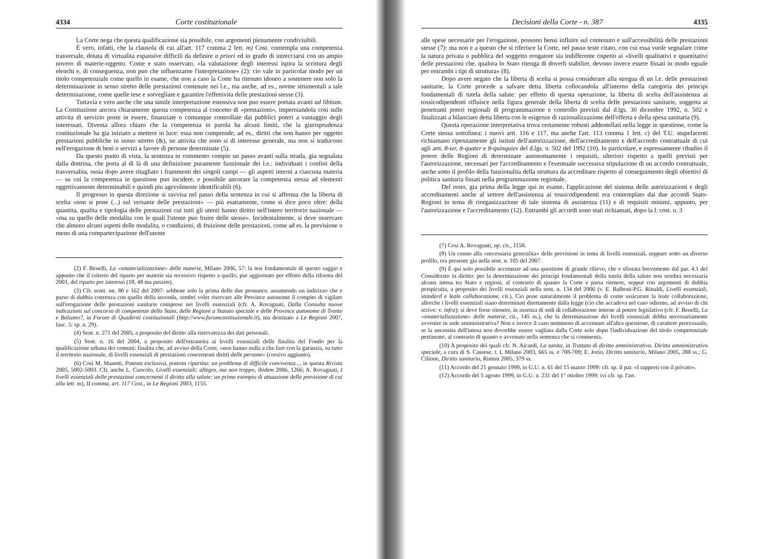4334 Corte costituzionale
La Corte nega che questa qualificazione sia possibile, con argomenti pienamente condivisibili.
È vero, infatti, che la clausola di cui all'art. 117 comma 2 lett. m) Cost. contempla una competenza trasversale, dotata di virtualita espansive difficili da definire a priori ed in grado di intrecciarsi con un ampio novero di materie-oggetto. Come e stato osservato, «la valutazione degli interessi ispira la scrittura degli elenchi e, di conseguenza, non puo che influenzarne l'interpretazione» (2): cio vale in particolar modo per un titolo competenziale come quello in esame, che non a caso la Corte ha ritenuto idoneo a sostenere non solo la determinazione in senso stretto delle prestazioni contenute nei l.e., ma anche, ad es., norme strumentali a tale determinazione, come quelle tese e sorvegliare e garantire l'effettivita delle prestazioni stesse (3).
Tuttavia e vero anche che una simile interpretazione estensiva non puo essere portata avanti ad libitum. La Costituzione ancora chiaramente questa competenza al concetto di «prestazioni», imperniandola cosi sulle attivita di servizio poste in essere, finanziate o comunque controllate dai pubblici poteri a vantaggio degli interessati. Diventa allora chiaro che la competenza in parola ha alcuni limiti, che la giurisprudenza costituzionale ha gia iniziato a mettere in luce: essa non comprende, ad es., diritti che non hanno per oggetto prestazioni pubbliche in senso stretto (&), ne attivita che sono si di interesse generale, ma non si traducono nell'erogazione di beni o servizi a favore di persone determinate (5).
Da questo punto di vista, la sentenza in commento compie un passo avanti sulla strada, gia segnalata dalla dottrina, che porta al di là di una definizione puramente funzionale dei l.e.: individuati i confini della trasversalita, ossia dopo avere ritagliato i frammenti dei singoli campi — gli aspetti interni a ciascuna materia — su cui la competenza in questione puo incidere, e possibile ancorare la competenza stessa ad elementi oggettivamente determinabili e quindi piu agevolmente identificabili (6).
Il progresso in questa direzione si ravvisa nel passo della sentenza in cui si afferma che la liberta di scelta «non si pone (...) sul versante delle prestazioni» — più esattamente, come si dice poco oltre: della quantita, qualita e tipologia delle prestazioni cui tutti gli utenti hanno diritto nell'intero territorio nazionale — «ma su quello delle modalita con le quali l'utente puo fruire delle stesse». Incidentalmente, si deve osservare che almeno alcuni aspetti delle modalita, o condizioni, di fruizione delle prestazioni, come ad es. la previsione o meno di una compartecipazione dell'utente
(2) F. Benelli, La «smaterializzazione» delle materie, Milano 2006, 57: la tesi fondamentale di questo saggio e appunto che il criterio del riparto per materie sia recessivo rispetto a quello, pur aggiornato per effetto della riforma del 2001, del riparto per interessi (18, 48 ma passim).
(3) Cfr. sentt. nn. 80 e 162 del 2007: sebbene solo la prima delle due pronunce, assumendo un indirizzo che e parso di dubbia coerenza con quello della seconda, sembri voler riservare alle Province autonome il compito di vigilare sull'erogazione delle prestazioni sanitarie comprese nei livelli essenziali (cfr. A. Rovagnati, Dalla Consulta nuove indicazioni sul concorso di competenze dello Stato, delle Regioni a Statuto speciale e delle Province autonome di Trento e Bolzano?, in Forum di Quaderni costituzionali (http://www.forumcostituzionale.it), ma destinato a Le Regioni 2007, fasc. 5: sp. n. 29).
(4) Sent. n. 271 del 2005, a proposito del diritto alla riservatezza dei dati personali.
(5) Sent. n. 16 del 2004, a proposito dell'estraneita ai livelli essenziali delle finalita del Fondo per la qualificazione urbana dei comuni: finalita che, ad avviso della Corte, «non hanno nulla a che fare con la garanzia, su tutto il territorio nazionale, di livelli essenziali di prestazioni concernenti diritti delle persone» (corsivo aggiunto).
(6) Cosi M. Manetti, Potesta esclusiva, potesta ripartita: un problema di difficile convivenza..., in questa Rivista 2005, 5002-5003. Cfr. anche L. Cuocolo, Livelli essenziali: allegro, ma non troppo, ibidem 2006, 1266; A. Rovagnati, I livelli essenziali delle prestazioni concernenti il diritto alla salute: un primo esempio di attuazione della previsione di cui alla lett. m), II comma, art. 117 Cost., in Le Regioni 2003, 1155.
Decisioni della Corte - n. 387 4335
alle spese necessarie per l'erogazione, possono bensi influire sul contenuto e sull'accessibilità delle prestazioni stesse (7): ma non e a questo che si riferisce la Corte, nel passo teste citato, con cui essa vuole segnalare come la natura privata o pubblica del soggetto erogatore sia indifferente rispetto ai «livelli qualitativi e quantitativi delle prestazioni che, qualora lo Stato ritenga di doverli stabilire, devono invece essere fissati in modo eguale per entrambi i tipi di struttura» (8).
Dopo avere negato che la liberta di scelta si possa considerare alla stregua di un l.e. delle prestazioni sanitarie, la Corte procede a salvare detta liberta collocandola all'interno della categoria dei principi fondamentali di tutela della salute: per effetto di questa operazione, la liberta di scelta dell'assistenza ai tossicodipendenti rifluisce nella figura generale della liberta di scelta delle prestazioni sanitarie, soggetta ai penetranti poteri regionali di programmazione e controllo previsti dal d.lgs. 30 dicembre 1992, n. 502 e finalizzati a bilanciare detta liberta con le esigenze di razionalizzazione dell'offerta e della spesa sanitaria (9).
Questa operazione interpretativa trova certamente robusti addentellati nella legge in questione, come la Corte stessa sottolinea: i nuovi artt. 116 e 117, ma anche l'art. 113 comma 1 lett. c) del T.U. stupefacenti richiamano ripetutamente gli istituti dell'autorizzazione, dell'accreditamento e dell'accordo contrattuale di cui agli artt. 8-ter, 8-quater e 8-quinquies del d.lgs. n. 502 del 1992 (10). In particolare, e espressamente ribadito il potere delle Regioni di determinare autonomamente i requisiti, ulteriori rispetto a quelli previsti per l'autorizzazione, necessari per l'accreditamento e l'eventuale successiva stipulazione di un accordo contrattuale, anche sotto il profilo della funzionalita della struttura da accreditare rispetto al conseguimento degli obiettivi di politica sanitaria fissati nella programmazione regionale.
Del resto, gia prima della legge qui in esame, l'applicazione del sistema delle autorizzazioni e degli accreditamenti anche al settore dell'assistenza ai tossicodipendenti era contemplato dai due accordi Stato-Regioni in tema di riorganizzazione di tale sistema di assistenza (11) e di requisiti minimi, appunto, per l'autorizzazione e l'accreditamento (12). Entrambi gli accordi sono stati richiamati, dopo la l. cost. n. 3
(7) Cosi A. Rovagnati, op. cit., 1158.
(8) Un cenno alla «necessaria generalita» delle previsioni in tema di livelli essenziali, seppure sotto un diverso profilo, era presente gia nella sent. n. 105 del 2007.
(9) È qui solo possibile accennare ad una questione di grande rilievo, che e sfiorata brevemente dal par. 4.1 del Considerato in diritto: per la determinazione dei principi fondamentali della tutela della salute non sembra necessaria alcuna intesa tra Stato e regioni, al contrario di quanto la Corte e parsa ritenere, seppur con argomenti di dubbia perspicuita, a proposito dei livelli essenziali nella sent. n. 134 del 2006 (v. E. Balboni-P.G. Rinaldi, Livelli essenziali, standard e leale collaborazione, cit.). Cio pone naturalmente il problema di come assicurare la leale collaborazione, allorche i livelli essenziali siano determinati direttamente dalla legge (cio che accadeva nel caso odierno, ad avviso di chi scrive: v. infra): si deve forse ritenere, in assenza di sedi di collaborazione interne al potere legislativo (cfr. F. Benelli, La «smaterializzazione» delle materie, cit., 145 ss.), che la determinazione dei livelli essenziali debba necessariamente avvenire in sede amministrativa? Non e invece il caso nemmeno di accennare all'altra questione, di carattere processuale, se la necessita dell'intesa non dovrebbe essere vagliata dalla Corte solo dopo l'individuazione del titolo competenziale pertinente, al contrario di quanto e avvenuto nella sentenza che si commenta.
(10) A proposito dei quali cfr. N. Aicardi, La sanita, in Trattato di diritto amministrativo. Diritto amministrativo speciale, a cura di S. Cassese, t. I, Milano 2003, 665 ss. e 708-709; E. Jorio, Diritto sanitario, Milano 2005, 288 ss.; G. Cilione, Diritto sanitario, Rimini 2005, 379 ss.
(11) Accordo del 21 gennaio 1999, in G.U. n. 61 del 15 marzo 1999: cfr. sp. il par. «I rapporti con il privato».
(12) Accordo del 5 agosto 1999, in G.U. n. 231 del 1° ottobre 1999: ivi cfr. sp. l'art.